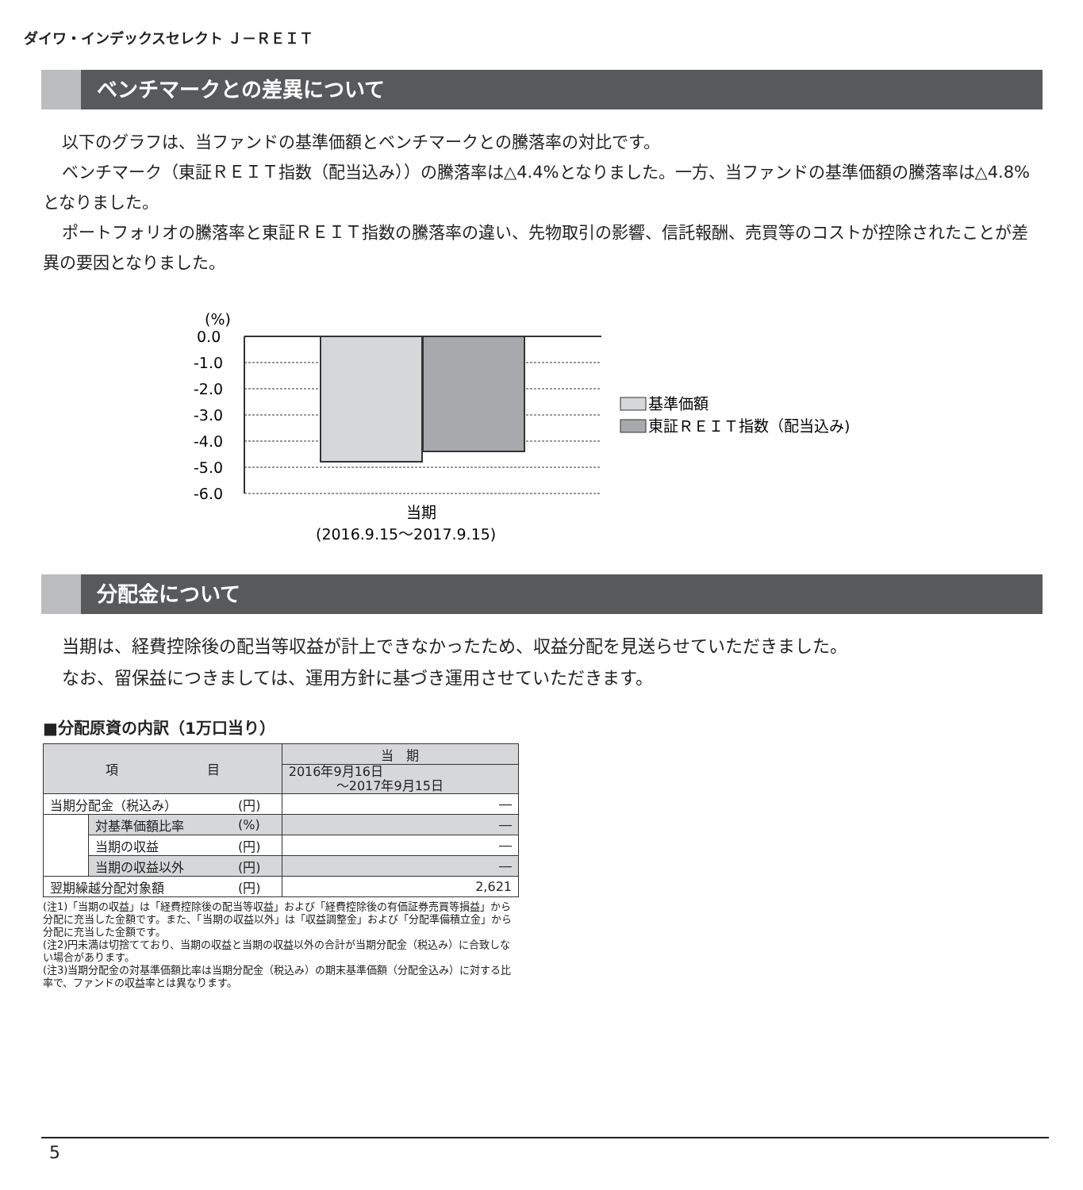ダイワ・インデックスセレクト Ｊ－ＲＥＩＴ
ベンチマークとの差異について
以下のグラフは、当ファンドの基準価額とベンチマークとの騰落率の対比です。
ベンチマーク（東証ＲＥＩＴ指数（配当込み））の騰落率は△4.4%となりました。一方、当ファンドの基準価額の騰落率は△4.8%となりました。
ポートフォリオの騰落率と東証ＲＥＩＴ指数の騰落率の違い、先物取引の影響、信託報酬、売買等のコストが控除されたことが差異の要因となりました。
(%)
0.0
-1.0
-2.0
-3.0
-4.0
-5.0
-6.0
当期
(2016.9.15～2017.9.15)
基準価額
東証ＲＥＩＴ指数（配当込み)
分配金について
当期は、経費控除後の配当等収益が計上できなかったため、収益分配を見送らせていただきました。
なお、留保益につきましては、運用方針に基づき運用させていただきます。
■分配原資の内訳（1万口当り）
| 項 目 | | | 当 期 |
| | | | 2016年9月16日 ～2017年9月15日 |
| 当期分配金（税込み） | | (円) | ― |
| | 対基準価額比率 | (%) | ― |
| | 当期の収益 | (円) | ― |
| | 当期の収益以外 | (円) | ― |
| 翌期繰越分配対象額 | | (円) | 2,621 |
(注1)「当期の収益」は「経費控除後の配当等収益」および「経費控除後の有価証券売買等損益」から分配に充当した金額です。また、「当期の収益以外」は「収益調整金」および「分配準備積立金」から分配に充当した金額です。
(注2)円未満は切捨てており、当期の収益と当期の収益以外の合計が当期分配金（税込み）に合致しない場合があります。
(注3)当期分配金の対基準価額比率は当期分配金（税込み）の期末基準価額（分配金込み）に対する比率で、ファンドの収益率とは異なります。
5